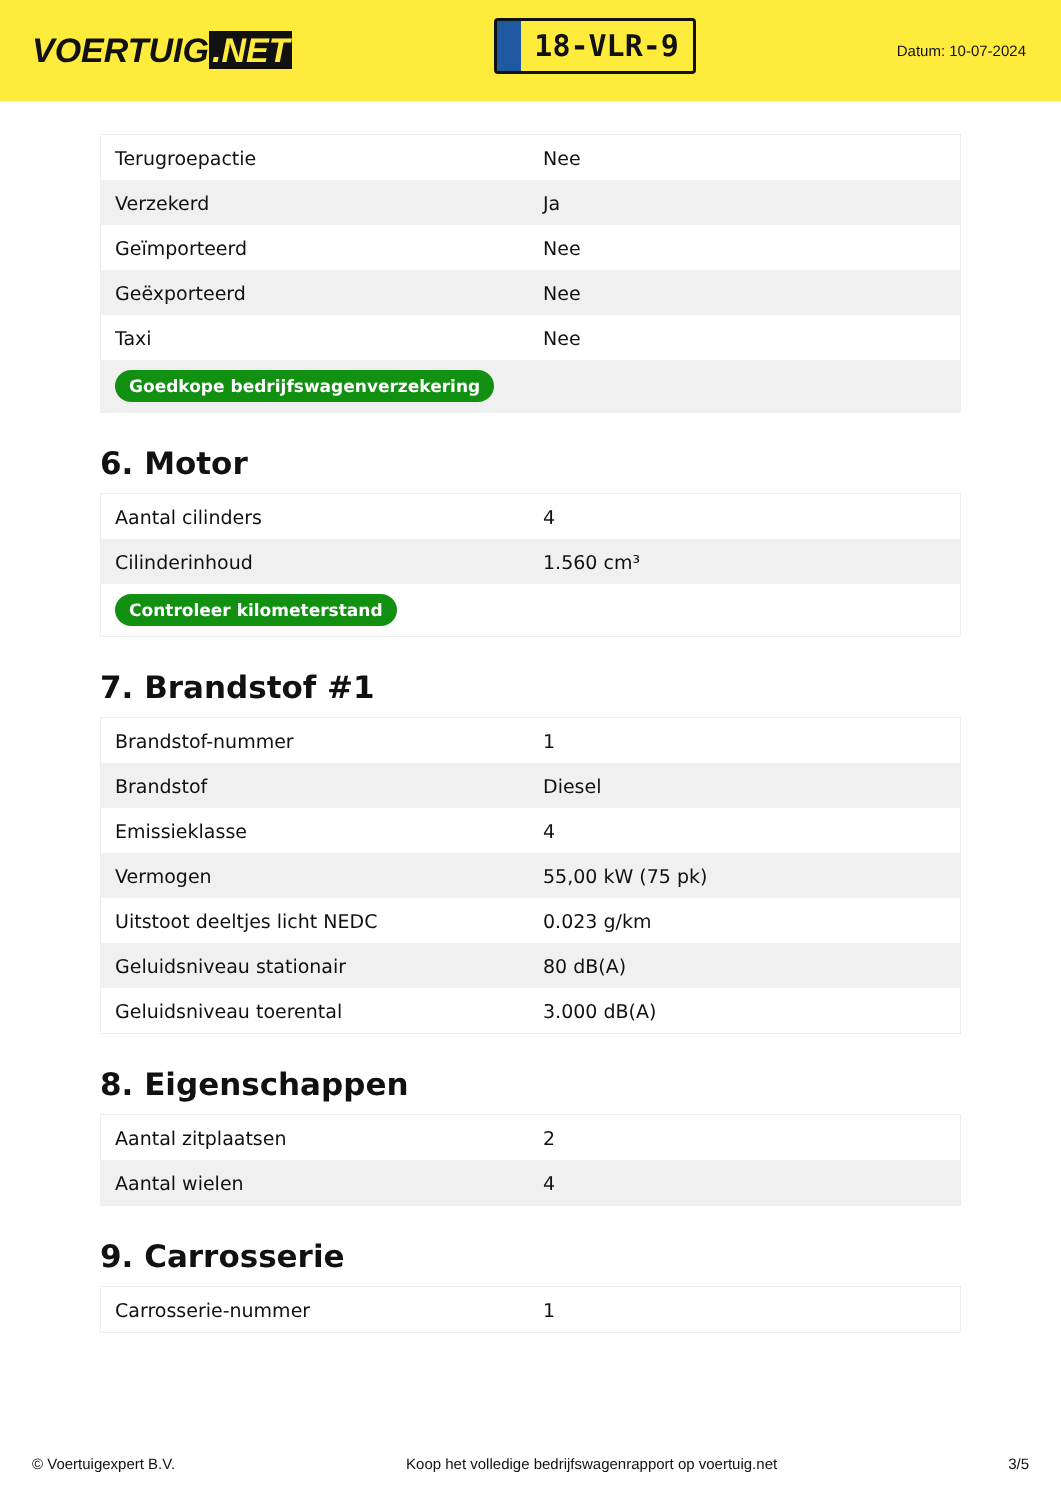VOERTUIG.NET
18-VLR-9
Datum: 10-07-2024
| Terugroepactie | Nee |
| Verzekerd | Ja |
| Geïmporteerd | Nee |
| Geëxporteerd | Nee |
| Taxi | Nee |
| Goedkope bedrijfswagenverzekering | |
6. Motor
| Aantal cilinders | 4 |
| Cilinderinhoud | 1.560 cm³ |
| Controleer kilometerstand | |
7. Brandstof #1
| Brandstof-nummer | 1 |
| Brandstof | Diesel |
| Emissieklasse | 4 |
| Vermogen | 55,00 kW (75 pk) |
| Uitstoot deeltjes licht NEDC | 0.023 g/km |
| Geluidsniveau stationair | 80 dB(A) |
| Geluidsniveau toerental | 3.000 dB(A) |
8. Eigenschappen
| Aantal zitplaatsen | 2 |
| Aantal wielen | 4 |
9. Carrosserie
| Carrosserie-nummer | 1 |
© Voertuigexpert B.V. Koop het volledige bedrijfswagenrapport op voertuig.net 3/5